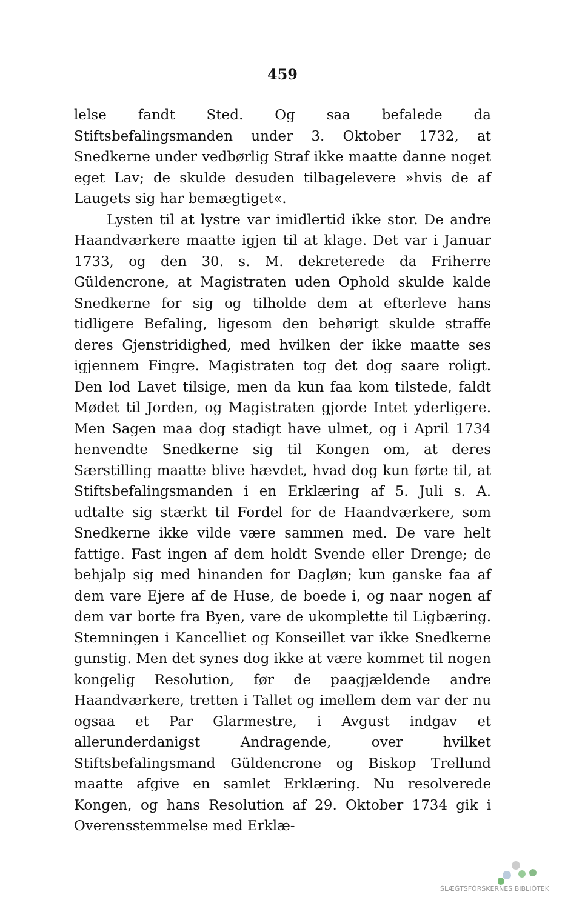459
lelse fandt Sted. Og saa befalede da Stiftsbefalingsmanden under 3. Oktober 1732, at Snedkerne under vedbørlig Straf ikke maatte danne noget eget Lav; de skulde desuden tilbagelevere »hvis de af Laugets sig har bemægtiget«.
Lysten til at lystre var imidlertid ikke stor. De andre Haandværkere maatte igjen til at klage. Det var i Januar 1733, og den 30. s. M. dekreterede da Friherre Güldencrone, at Magistraten uden Ophold skulde kalde Snedkerne for sig og tilholde dem at efterleve hans tidligere Befaling, ligesom den behørigt skulde straffe deres Gjenstridighed, med hvilken der ikke maatte ses igjennem Fingre. Magistraten tog det dog saare roligt. Den lod Lavet tilsige, men da kun faa kom tilstede, faldt Mødet til Jorden, og Magistraten gjorde Intet yderligere. Men Sagen maa dog stadigt have ulmet, og i April 1734 henvendte Snedkerne sig til Kongen om, at deres Særstilling maatte blive hævdet, hvad dog kun førte til, at Stiftsbefalingsmanden i en Erklæring af 5. Juli s. A. udtalte sig stærkt til Fordel for de Haandværkere, som Snedkerne ikke vilde være sammen med. De vare helt fattige. Fast ingen af dem holdt Svende eller Drenge; de behjalp sig med hinanden for Dagløn; kun ganske faa af dem vare Ejere af de Huse, de boede i, og naar nogen af dem var borte fra Byen, vare de ukomplette til Ligbæring. Stemningen i Kancelliet og Konseillet var ikke Snedkerne gunstig. Men det synes dog ikke at være kommet til nogen kongelig Resolution, før de paagjældende andre Haandværkere, tretten i Tallet og imellem dem var der nu ogsaa et Par Glarmestre, i Avgust indgav et allerunderdanigst Andragende, over hvilket Stiftsbefalingsmand Güldencrone og Biskop Trellund maatte afgive en samlet Erklæring. Nu resolverede Kongen, og hans Resolution af 29. Oktober 1734 gik i Overensstemmelse med Erklæ-
SLÆGTSFORSKERNES BIBLIOTEK